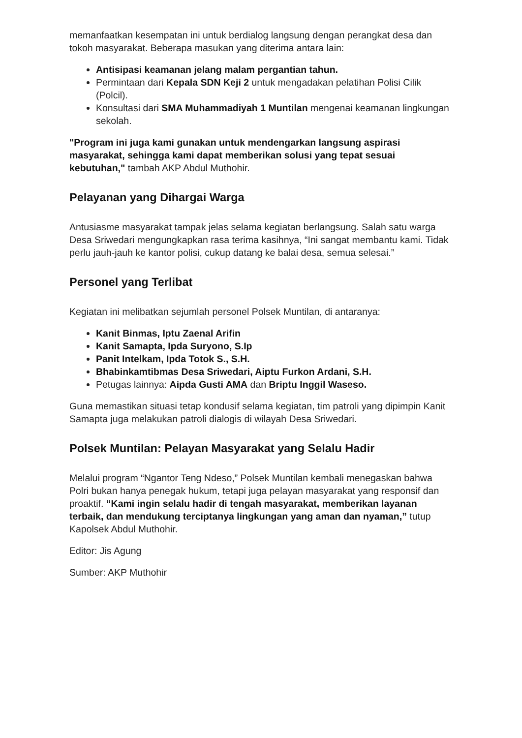memanfaatkan kesempatan ini untuk berdialog langsung dengan perangkat desa dan tokoh masyarakat. Beberapa masukan yang diterima antara lain:
Antisipasi keamanan jelang malam pergantian tahun.
Permintaan dari Kepala SDN Keji 2 untuk mengadakan pelatihan Polisi Cilik (Polcil).
Konsultasi dari SMA Muhammadiyah 1 Muntilan mengenai keamanan lingkungan sekolah.
"Program ini juga kami gunakan untuk mendengarkan langsung aspirasi masyarakat, sehingga kami dapat memberikan solusi yang tepat sesuai kebutuhan," tambah AKP Abdul Muthohir.
Pelayanan yang Dihargai Warga
Antusiasme masyarakat tampak jelas selama kegiatan berlangsung. Salah satu warga Desa Sriwedari mengungkapkan rasa terima kasihnya, “Ini sangat membantu kami. Tidak perlu jauh-jauh ke kantor polisi, cukup datang ke balai desa, semua selesai.”
Personel yang Terlibat
Kegiatan ini melibatkan sejumlah personel Polsek Muntilan, di antaranya:
Kanit Binmas, Iptu Zaenal Arifin
Kanit Samapta, Ipda Suryono, S.Ip
Panit Intelkam, Ipda Totok S., S.H.
Bhabinkamtibmas Desa Sriwedari, Aiptu Furkon Ardani, S.H.
Petugas lainnya: Aipda Gusti AMA dan Briptu Inggil Waseso.
Guna memastikan situasi tetap kondusif selama kegiatan, tim patroli yang dipimpin Kanit Samapta juga melakukan patroli dialogis di wilayah Desa Sriwedari.
Polsek Muntilan: Pelayan Masyarakat yang Selalu Hadir
Melalui program “Ngantor Teng Ndeso,” Polsek Muntilan kembali menegaskan bahwa Polri bukan hanya penegak hukum, tetapi juga pelayan masyarakat yang responsif dan proaktif. “Kami ingin selalu hadir di tengah masyarakat, memberikan layanan terbaik, dan mendukung terciptanya lingkungan yang aman dan nyaman,” tutup Kapolsek Abdul Muthohir.
Editor: Jis Agung
Sumber: AKP Muthohir